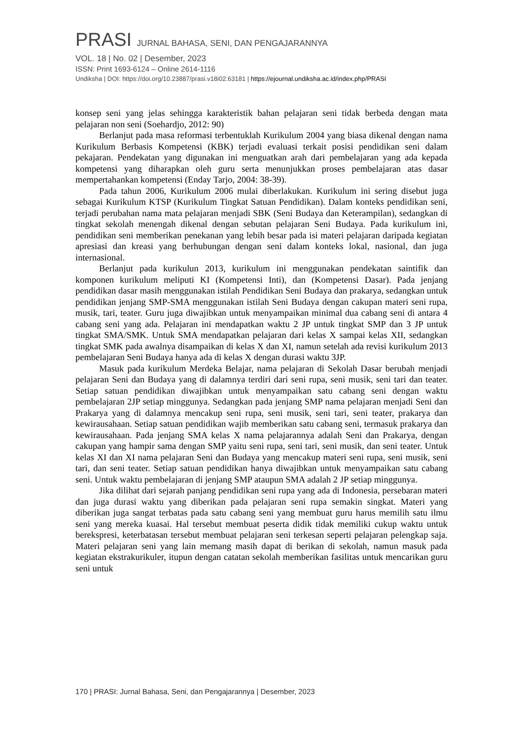PRASI JURNAL BAHASA, SENI, DAN PENGAJARANNYA
VOL. 18 | No. 02 | Desember, 2023
ISSN: Print 1693-6124 – Online 2614-1116
Undiksha | DOI: https://doi.org/10.23887/prasi.v18i02.63181 | https://ejournal.undiksha.ac.id/index.php/PRASI
konsep seni yang jelas sehingga karakteristik bahan pelajaran seni tidak berbeda dengan mata pelajaran non seni (Soehardjo, 2012: 90)
Berlanjut pada masa reformasi terbentuklah Kurikulum 2004 yang biasa dikenal dengan nama Kurikulum Berbasis Kompetensi (KBK) terjadi evaluasi terkait posisi pendidikan seni dalam pekajaran. Pendekatan yang digunakan ini menguatkan arah dari pembelajaran yang ada kepada kompetensi yang diharapkan oleh guru serta menunjukkan proses pembelajaran atas dasar mempertahankan kompetensi (Enday Tarjo, 2004: 38-39).
Pada tahun 2006, Kurikulum 2006 mulai diberlakukan. Kurikulum ini sering disebut juga sebagai Kurikulum KTSP (Kurikulum Tingkat Satuan Pendidikan). Dalam konteks pendidikan seni, terjadi perubahan nama mata pelajaran menjadi SBK (Seni Budaya dan Keterampilan), sedangkan di tingkat sekolah menengah dikenal dengan sebutan pelajaran Seni Budaya. Pada kurikulum ini, pendidikan seni memberikan penekanan yang lebih besar pada isi materi pelajaran daripada kegiatan apresiasi dan kreasi yang berhubungan dengan seni dalam konteks lokal, nasional, dan juga internasional.
Berlanjut pada kurikulun 2013, kurikulum ini menggunakan pendekatan saintifik dan komponen kurikulum meliputi KI (Kompetensi Inti), dan (Kompetensi Dasar). Pada jenjang pendidikan dasar masih menggunakan istilah Pendidikan Seni Budaya dan prakarya, sedangkan untuk pendidikan jenjang SMP-SMA menggunakan istilah Seni Budaya dengan cakupan materi seni rupa, musik, tari, teater. Guru juga diwajibkan untuk menyampaikan minimal dua cabang seni di antara 4 cabang seni yang ada. Pelajaran ini mendapatkan waktu 2 JP untuk tingkat SMP dan 3 JP untuk tingkat SMA/SMK. Untuk SMA mendapatkan pelajaran dari kelas X sampai kelas XII, sedangkan tingkat SMK pada awalnya disampaikan di kelas X dan XI, namun setelah ada revisi kurikulum 2013 pembelajaran Seni Budaya hanya ada di kelas X dengan durasi waktu 3JP.
Masuk pada kurikulum Merdeka Belajar, nama pelajaran di Sekolah Dasar berubah menjadi pelajaran Seni dan Budaya yang di dalamnya terdiri dari seni rupa, seni musik, seni tari dan teater. Setiap satuan pendidikan diwajibkan untuk menyampaikan satu cabang seni dengan waktu pembelajaran 2JP setiap minggunya. Sedangkan pada jenjang SMP nama pelajaran menjadi Seni dan Prakarya yang di dalamnya mencakup seni rupa, seni musik, seni tari, seni teater, prakarya dan kewirausahaan. Setiap satuan pendidikan wajib memberikan satu cabang seni, termasuk prakarya dan kewirausahaan. Pada jenjang SMA kelas X nama pelajarannya adalah Seni dan Prakarya, dengan cakupan yang hampir sama dengan SMP yaitu seni rupa, seni tari, seni musik, dan seni teater. Untuk kelas XI dan XI nama pelajaran Seni dan Budaya yang mencakup materi seni rupa, seni musik, seni tari, dan seni teater. Setiap satuan pendidikan hanya diwajibkan untuk menyampaikan satu cabang seni. Untuk waktu pembelajaran di jenjang SMP ataupun SMA adalah 2 JP setiap minggunya.
Jika dilihat dari sejarah panjang pendidikan seni rupa yang ada di Indonesia, persebaran materi dan juga durasi waktu yang diberikan pada pelajaran seni rupa semakin singkat. Materi yang diberikan juga sangat terbatas pada satu cabang seni yang membuat guru harus memilih satu ilmu seni yang mereka kuasai. Hal tersebut membuat peserta didik tidak memiliki cukup waktu untuk berekspresi, keterbatasan tersebut membuat pelajaran seni terkesan seperti pelajaran pelengkap saja. Materi pelajaran seni yang lain memang masih dapat di berikan di sekolah, namun masuk pada kegiatan ekstrakurikuler, itupun dengan catatan sekolah memberikan fasilitas untuk mencarikan guru seni untuk
170 | PRASI: Jurnal Bahasa, Seni, dan Pengajarannya | Desember, 2023